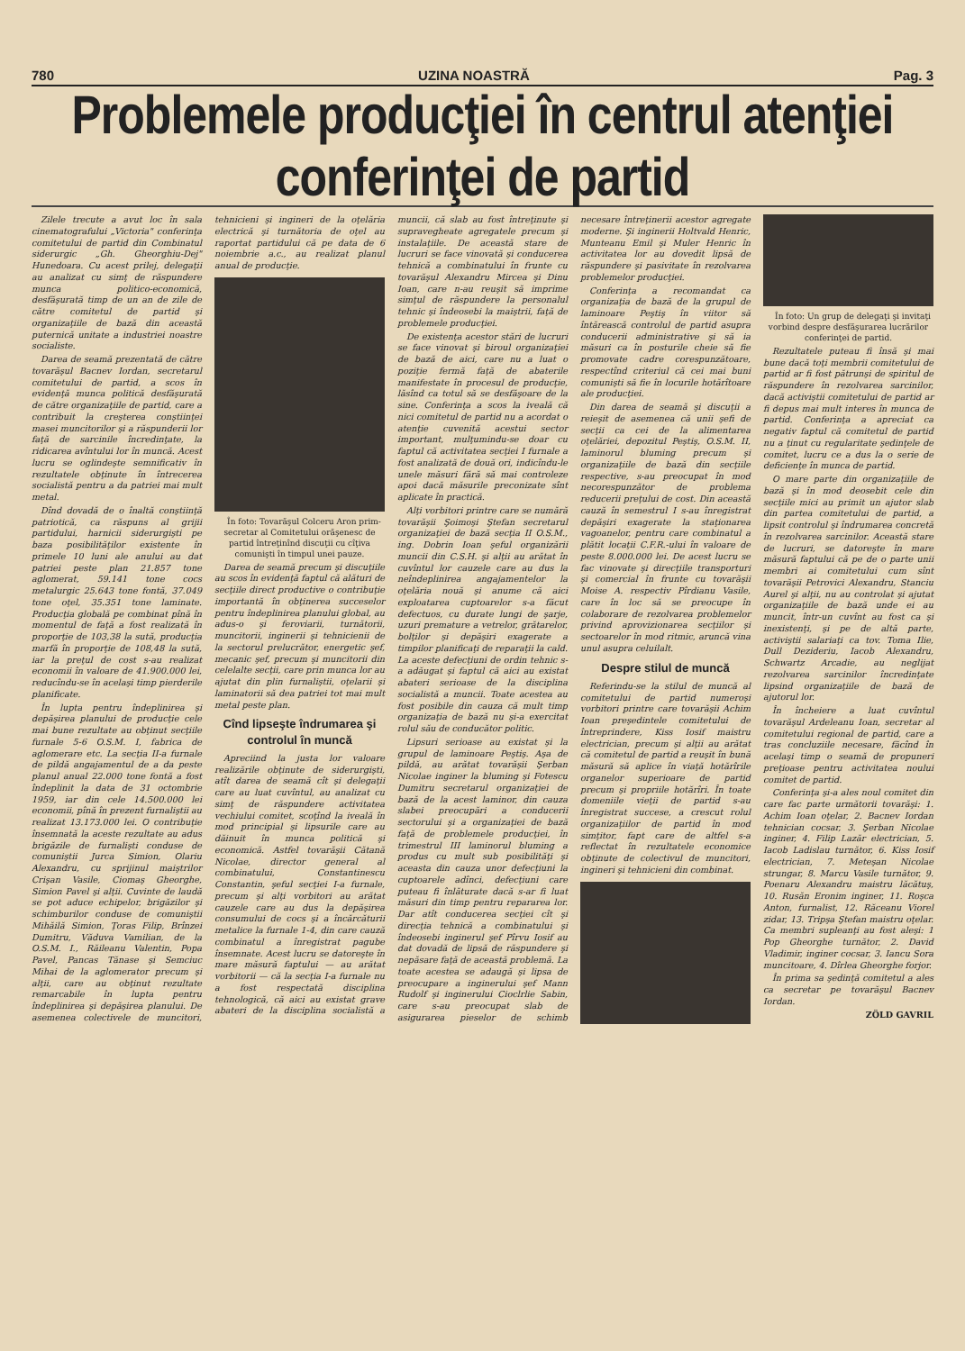780 UZINA NOASTRĂ Pag. 3
Problemele producţiei în centrul atenţiei conferinţei de partid
Zilele trecute a avut loc în sala cinematografului „Victoria" conferinţa comitetului de partid din Combinatul siderurgic „Gh. Gheorghiu-Dej" Hunedoara. Cu acest prilej, delegaţii au analizat cu simţ de răspundere munca politico-economică, desfăşurată timp de un an de zile de către comitetul de partid şi organizaţiile de bază din această puternică unitate a industriei noastre socialiste.
Darea de seamă prezentată de către tovarăşul Bacnev Iordan, secretarul comitetului de partid, a scos în evidenţă munca politică desfăşurată de către organizaţiile de partid, care a contribuit la creşterea conştiinţei masei muncitorilor şi a răspunderii lor faţă de sarcinile încredinţate, la ridicarea avîntului lor în muncă. Acest lucru se oglindeşte semnificativ în rezultatele obţinute în întrecerea socialistă pentru a da patriei mai mult metal.
Dînd dovadă de o înaltă conştiinţă patriotică, ca răspuns al grijii partidului, harnicii siderurgişti pe baza posibilităţilor existente în primele 10 luni ale anului au dat patriei peste plan 21.857 tone aglomerat, 59.141 tone cocs metalurgic 25.643 tone fontă, 37.049 tone oţel, 35.351 tone laminate. Producţia globală pe combinat pînă în momentul de faţă a fost realizată în proporţie de 103,38 la sută, producţia marfă în proporţie de 108,48 la sută, iar la preţul de cost s-au realizat economii în valoare de 41.900.000 lei, reducîndu-se în acelaşi timp pierderile planificate.
În lupta pentru îndeplinirea şi depăşirea planului de producţie cele mai bune rezultate au obţinut secţiile furnale 5-6 O.S.M. I, fabrica de aglomerare etc. La secţia II-a furnale de pildă angajamentul de a da peste planul anual 22.000 tone fontă a fost îndeplinit la data de 31 octombrie 1959, iar din cele 14.500.000 lei economii, pînă în prezent furnaliştii au realizat 13.173.000 lei. O contribuţie însemnată la aceste rezultate au adus brigăzile de furnalişti conduse de comuniştii Jurca Simion, Olariu Alexandru, cu sprijinul maiştrilor Crişan Vasile, Ciomaş Gheorghe, Simion Pavel şi alţii. Cuvinte de laudă se pot aduce echipelor, brigăzilor şi schimburilor conduse de comuniştii Mihăilă Simion, Ţoras Filip, Brînzei Dumitru, Văduva Vamilian, de la O.S.M. I., Răileanu Valentin, Popa Pavel, Pancas Tănase şi Semciuc Mihai de la aglomerator precum şi alţii, care au obţinut rezultate remarcabile în lupta pentru îndeplinirea şi depăşirea planului. De asemenea colectivele de muncitori, tehnicieni şi ingineri de la oţelăria electrică şi turnătoria de oţel au raportat partidului că pe data de 6 noiembrie a.c., au realizat planul anual de producţie.
În foto: Tovarăşul Colceru Aron prim-secretar al Comitetului orăşenesc de partid întreţinînd discuţii cu cîţiva comunişti în timpul unei pauze.
Darea de seamă precum şi discuţiile au scos în evidenţă faptul că alături de secţiile direct productive o contribuţie importantă în obţinerea succeselor pentru îndeplinirea planului global, au adus-o şi feroviarii, turnătorii, muncitorii, inginerii şi tehnicienii de la sectorul prelucrător, energetic şef, mecanic şef, precum şi muncitorii din celelalte secţii, care prin munca lor au ajutat din plin furnaliştii, oţelarii şi laminatorii să dea patriei tot mai mult metal peste plan.
Cînd lipseşte îndrumarea şi controlul în muncă
Apreciind la justa lor valoare realizările obţinute de siderurgişti, atît darea de seamă cît şi delegaţii care au luat cuvîntul, au analizat cu simţ de răspundere activitatea vechiului comitet, scoţînd la iveală în mod principial şi lipsurile care au dăinuit în munca politică şi economică. Astfel tovarăşii Cătană Nicolae, director general al combinatului, Constantinescu Constantin, şeful secţiei I-a furnale, precum şi alţi vorbitori au arătat cauzele care au dus la depăşirea consumului de cocs şi a încărcăturii metalice la furnale 1-4, din care cauză combinatul a înregistrat pagube însemnate. Acest lucru se datoreşte în mare măsură faptului — au arătat vorbitorii — că la secţia I-a furnale nu a fost respectată disciplina tehnologică, că aici au existat grave abateri de la disciplina socialistă a muncii, că slab au fost întreţinute şi supravegheate agregatele precum şi instalaţiile. De această stare de lucruri se face vinovată şi conducerea tehnică a combinatului în frunte cu tovarăşul Alexandru Mircea şi Dinu Ioan, care n-au reuşit să imprime simţul de răspundere la personalul tehnic şi îndeosebi la maiştrii, faţă de problemele producţiei.
De existenţa acestor stări de lucruri se face vinovat şi biroul organizaţiei de bază de aici, care nu a luat o poziţie fermă faţă de abaterile manifestate în procesul de producţie, lăsînd ca totul să se desfăşoare de la sine. Conferinţa a scos la iveală că nici comitetul de partid nu a acordat o atenţie cuvenită acestui sector important, mulţumindu-se doar cu faptul că activitatea secţiei I furnale a fost analizată de două ori, indicîndu-le unele măsuri fără să mai controleze apoi dacă măsurile preconizate sînt aplicate în practică.
Alţi vorbitori printre care se numără tovarăşii Şoimoşi Ştefan secretarul organizaţiei de bază secţia II O.S.M., ing. Dobrin Ioan şeful organizării muncii din C.S.H. şi alţii au arătat în cuvîntul lor cauzele care au dus la neîndeplinirea angajamentelor la oţelăria nouă şi anume că aici exploatarea cuptoarelor s-a făcut defectuos, cu durate lungi de şarje, uzuri premature a vetrelor, grătarelor, bolţilor şi depăşiri exagerate a timpilor planificaţi de reparaţii la cald. La aceste defecţiuni de ordin tehnic s-a adăugat şi faptul că aici au existat abateri serioase de la disciplina socialistă a muncii. Toate acestea au fost posibile din cauza că mult timp organizaţia de bază nu şi-a exercitat rolul său de conducător politic.
Lipsuri serioase au existat şi la grupul de laminoare Peştiş. Aşa de pildă, au arătat tovarăşii Şerban Nicolae inginer la bluming şi Fotescu Dumitru secretarul organizaţiei de bază de la acest laminor, din cauza slabei preocupări a conducerii sectorului şi a organizaţiei de bază faţă de problemele producţiei, în trimestrul III laminorul bluming a produs cu mult sub posibilităţi şi aceasta din cauza unor defecţiuni la cuptoarele adînci, defecţiuni care puteau fi înlăturate dacă s-ar fi luat măsuri din timp pentru repararea lor. Dar atît conducerea secţiei cît şi direcţia tehnică a combinatului şi îndeosebi inginerul şef Pîrvu Iosif au dat dovadă de lipsă de răspundere şi nepăsare faţă de această problemă. La toate acestea se adaugă şi lipsa de preocupare a inginerului şef Mann Rudolf şi inginerului Cioclrlie Sabin, care s-au preocupat slab de asigurarea pieselor de schimb necesare întreţinerii acestor agregate moderne. Şi inginerii Holtvald Henric, Munteanu Emil şi Muler Henric în activitatea lor au dovedit lipsă de răspundere şi pasivitate în rezolvarea problemelor producţiei.
Conferinţa a recomandat ca organizaţia de bază de la grupul de laminoare Peştiş în viitor să întărească controlul de partid asupra conducerii administrative şi să ia măsuri ca în posturile cheie să fie promovate cadre corespunzătoare, respectînd criteriul că cei mai buni comunişti să fie în locurile hotărîtoare ale producţiei.
Din darea de seamă şi discuţii a reieşit de asemenea că unii şefi de secţii ca cei de la alimentarea oţelăriei, depozitul Peştiş, O.S.M. II, laminorul bluming precum şi organizaţiile de bază din secţiile respective, s-au preocupat în mod necorespunzător de problema reducerii preţului de cost. Din această cauză în semestrul I s-au înregistrat depăşiri exagerate la staţionarea vagoanelor, pentru care combinatul a plătit locaţii C.F.R.-ului în valoare de peste 8.000.000 lei. De acest lucru se fac vinovate şi direcţiile transporturi şi comercial în frunte cu tovarăşii Moise A. respectiv Pîrdianu Vasile, care în loc să se preocupe în colaborare de rezolvarea problemelor privind aprovizionarea secţiilor şi sectoarelor în mod ritmic, aruncă vina unul asupra celuilalt.
Despre stilul de muncă
Referindu-se la stilul de muncă al comitetului de partid numeroşi vorbitori printre care tovarăşii Achim Ioan preşedintele comitetului de întreprindere, Kiss Iosif maistru electrician, precum şi alţii au arătat că comitetul de partid a reuşit în bună măsură să aplice în viaţă hotărîrile organelor superioare de partid precum şi propriile hotărîri. În toate domeniile vieţii de partid s-au înregistrat succese, a crescut rolul organizaţiilor de partid în mod simţitor, fapt care de altfel s-a reflectat în rezultatele economice obţinute de colectivul de muncitori, ingineri şi tehnicieni din combinat.
În foto: Un grup de delegaţi şi invitaţi vorbind despre desfăşurarea lucrărilor conferinţei de partid.
Rezultatele puteau fi însă şi mai bune dacă toţi membrii comitetului de partid ar fi fost pătrunşi de spiritul de răspundere în rezolvarea sarcinilor, dacă activiştii comitetului de partid ar fi depus mai mult interes în munca de partid. Conferinţa a apreciat ca negativ faptul că comitetul de partid nu a ţinut cu regularitate şedinţele de comitet, lucru ce a dus la o serie de deficienţe în munca de partid.
O mare parte din organizaţiile de bază şi în mod deosebit cele din secţiile mici au primit un ajutor slab din partea comitetului de partid, a lipsit controlul şi îndrumarea concretă în rezolvarea sarcinilor. Această stare de lucruri, se datoreşte în mare măsură faptului că pe de o parte unii membri ai comitetului cum sînt tovarăşii Petrovici Alexandru, Stanciu Aurel şi alţii, nu au controlat şi ajutat organizaţiile de bază unde ei au muncit, într-un cuvînt au fost ca şi inexistenţi, şi pe de altă parte, activiştii salariaţi ca tov. Toma Ilie, Dull Dezideriu, Iacob Alexandru, Schwartz Arcadie, au neglijat rezolvarea sarcinilor încredinţate lipsind organizaţiile de bază de ajutorul lor.
În încheiere a luat cuvîntul tovarăşul Ardeleanu Ioan, secretar al comitetului regional de partid, care a tras concluziile necesare, făcînd în acelaşi timp o seamă de propuneri preţioase pentru activitatea noului comitet de partid.
Conferinţa şi-a ales noul comitet din care fac parte următorii tovarăşi: 1. Achim Ioan oţelar, 2. Bacnev Iordan tehnician cocsar, 3. Şerban Nicolae inginer, 4. Filip Lazăr electrician, 5. Iacob Ladislau turnător, 6. Kiss Iosif electrician, 7. Meteşan Nicolae strungar, 8. Marcu Vasile turnător, 9. Poenaru Alexandru maistru lăcătuş, 10. Rusăn Eronim inginer, 11. Roşca Anton, furnalist, 12. Răceanu Viorel zidar, 13. Tripşa Ştefan maistru oţelar. Ca membri supleanţi au fost aleşi: 1 Pop Gheorghe turnător, 2. David Vladimir, inginer cocsar, 3. Iancu Sora muncitoare, 4. Dîrlea Gheorghe forjor.
În prima sa şedinţă comitetul a ales ca secretar pe tovarăşul Bacnev Iordan.
ZÖLD GAVRIL